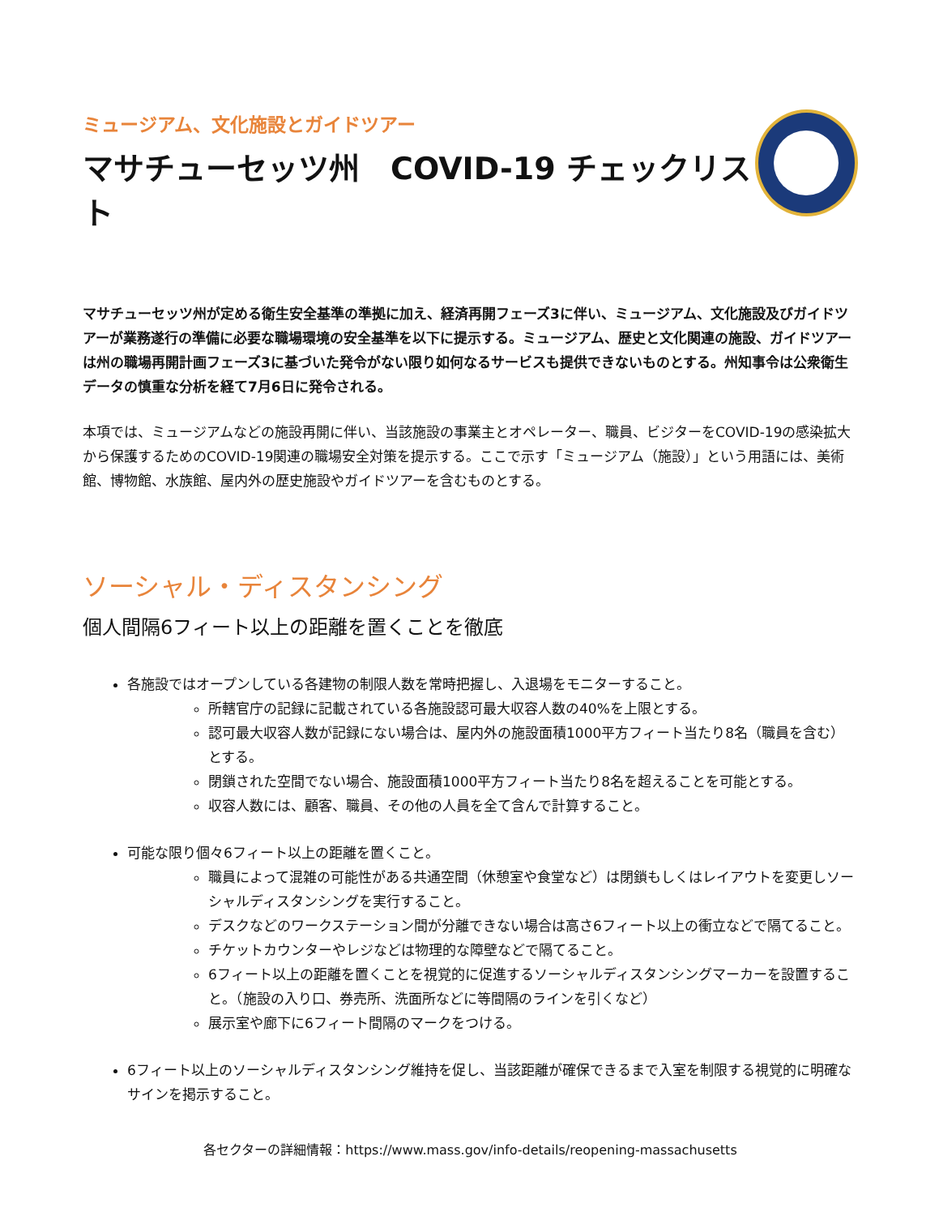ミュージアム、文化施設とガイドツアー
マサチューセッツ州　COVID-19 チェックリスト
マサチューセッツ州が定める衛生安全基準の準拠に加え、経済再開フェーズ3に伴い、ミュージアム、文化施設及びガイドツアーが業務遂行の準備に必要な職場環境の安全基準を以下に提示する。ミュージアム、歴史と文化関連の施設、ガイドツアーは州の職場再開計画フェーズ3に基づいた発令がない限り如何なるサービスも提供できないものとする。州知事令は公衆衛生データの慎重な分析を経て7月6日に発令される。
本項では、ミュージアムなどの施設再開に伴い、当該施設の事業主とオペレーター、職員、ビジターをCOVID-19の感染拡大から保護するためのCOVID-19関連の職場安全対策を提示する。ここで示す「ミュージアム（施設）」という用語には、美術館、博物館、水族館、屋内外の歴史施設やガイドツアーを含むものとする。
ソーシャル・ディスタンシング
個人間隔6フィート以上の距離を置くことを徹底
各施設ではオープンしている各建物の制限人数を常時把握し、入退場をモニターすること。
所轄官庁の記録に記載されている各施設認可最大収容人数の40%を上限とする。
認可最大収容人数が記録にない場合は、屋内外の施設面積1000平方フィート当たり8名（職員を含む）とする。
閉鎖された空間でない場合、施設面積1000平方フィート当たり8名を超えることを可能とする。
収容人数には、顧客、職員、その他の人員を全て含んで計算すること。
可能な限り個々6フィート以上の距離を置くこと。
職員によって混雑の可能性がある共通空間（休憩室や食堂など）は閉鎖もしくはレイアウトを変更しソーシャルディスタンシングを実行すること。
デスクなどのワークステーション間が分離できない場合は高さ6フィート以上の衝立などで隔てること。
チケットカウンターやレジなどは物理的な障壁などで隔てること。
6フィート以上の距離を置くことを視覚的に促進するソーシャルディスタンシングマーカーを設置すること。（施設の入り口、券売所、洗面所などに等間隔のラインを引くなど）
展示室や廊下に6フィート間隔のマークをつける。
6フィート以上のソーシャルディスタンシング維持を促し、当該距離が確保できるまで入室を制限する視覚的に明確なサインを掲示すること。
各セクターの詳細情報：https://www.mass.gov/info-details/reopening-massachusetts